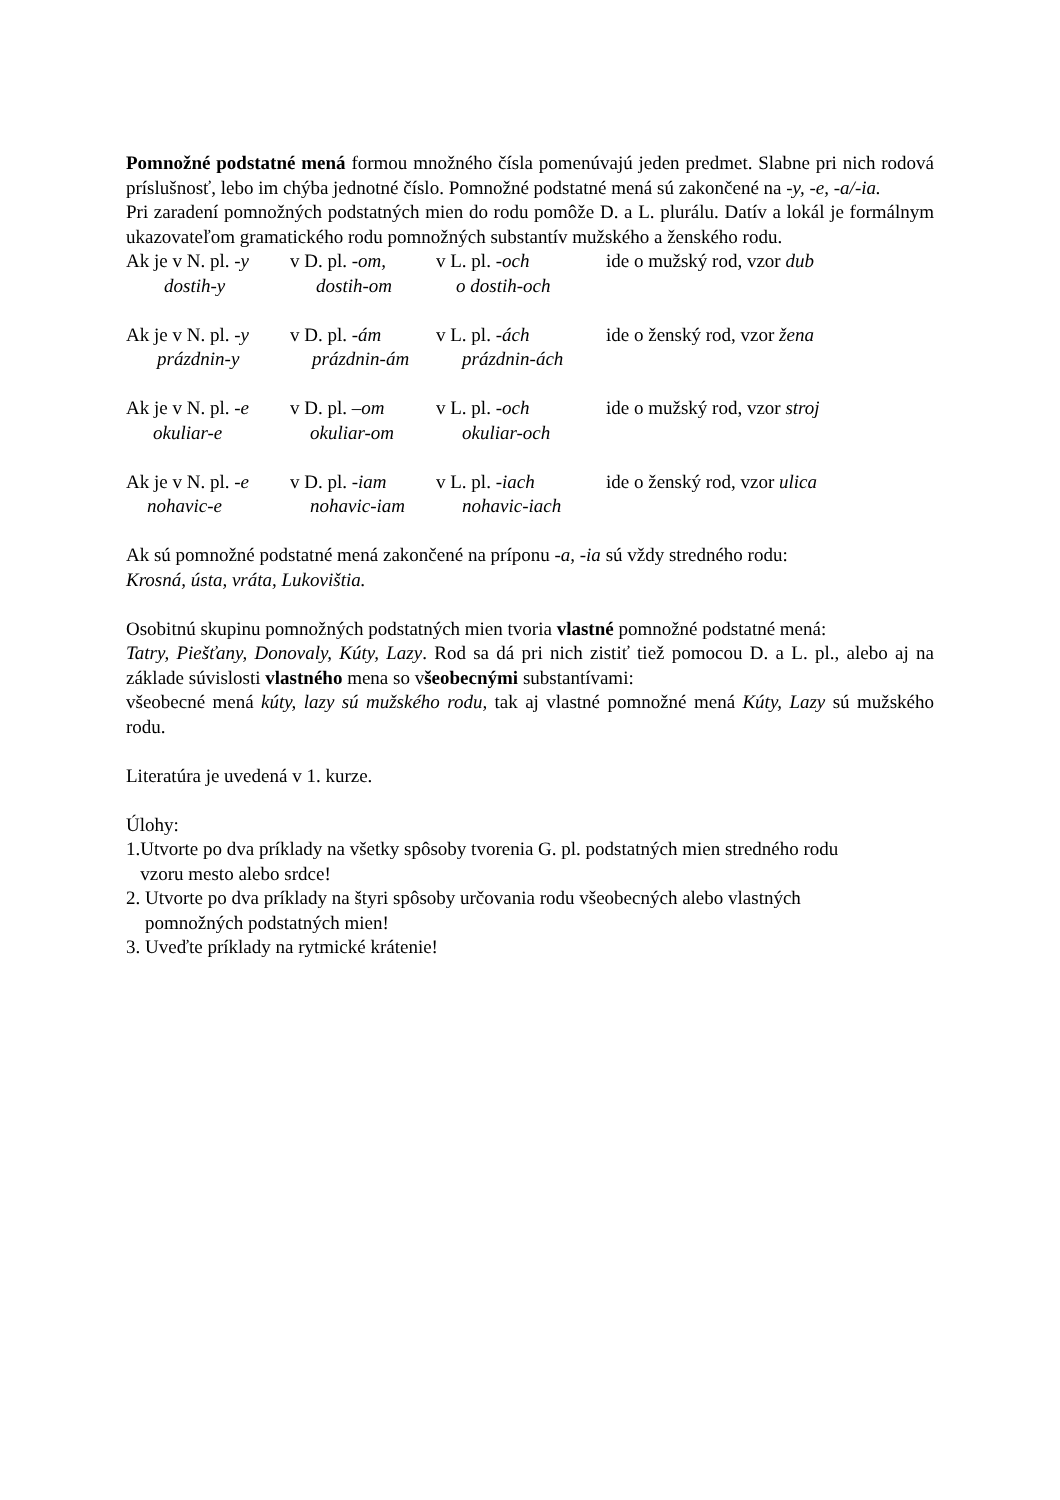Pomnožné podstatné mená formou množného čísla pomenúvajú jeden predmet. Slabne pri nich rodová príslušnosť, lebo im chýba jednotné číslo. Pomnožné podstatné mená sú zakončené na -y, -e, -a/-ia.
Pri zaradení pomnožných podstatných mien do rodu pomôže D. a L. plurálu. Datív a lokál je formálnym ukazovateľom gramatického rodu pomnožných substantív mužského a ženského rodu.
Ak je v N. pl. -y v D. pl. -om, v L. pl. -och ide o mužský rod, vzor dub
dostih-y dostih-om o dostih-och
Ak je v N. pl. -y v D. pl. -ám v L. pl. -ách ide o ženský rod, vzor žena
prázdnin-y prázdnin-ám prázdnin-ách
Ak je v N. pl. -e v D. pl. –om v L. pl. -och ide o mužský rod, vzor stroj
okuliar-e okuliar-om okuliar-och
Ak je v N. pl. -e v D. pl. -iam v L. pl. -iach ide o ženský rod, vzor ulica
nohavic-e nohavic-iam nohavic-iach
Ak sú pomnožné podstatné mená zakončené na príponu -a, -ia sú vždy stredného rodu:
Krosná, ústa, vráta, Lukovištia.
Osobitnú skupinu pomnožných podstatných mien tvoria vlastné pomnožné podstatné mená:
Tatry, Piešťany, Donovaly, Kúty, Lazy. Rod sa dá pri nich zistiť tiež pomocou D. a L. pl., alebo aj na základe súvislosti vlastného mena so všeobecnými substantívami:
všeobecné mená kúty, lazy sú mužského rodu, tak aj vlastné pomnožné mená Kúty, Lazy sú mužského rodu.
Literatúra je uvedená v 1. kurze.
Úlohy:
1.Utvorte po dva príklady na všetky spôsoby tvorenia G. pl. podstatných mien stredného rodu
vzoru mesto alebo srdce!
2. Utvorte po dva príklady na štyri spôsoby určovania rodu všeobecných alebo vlastných
pomnožných podstatných mien!
3. Uveďte príklady na rytmické krátenie!